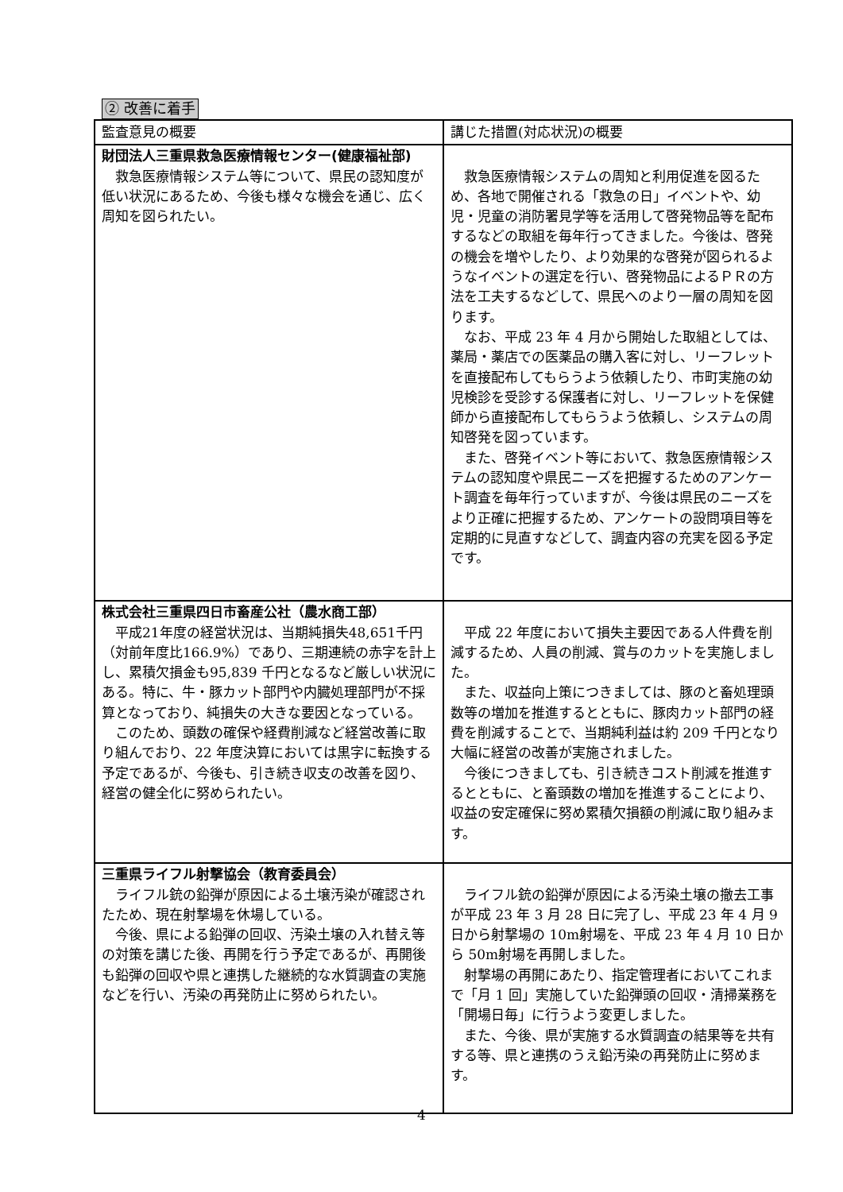② 改善に着手
| 監査意見の概要 | 講じた措置(対応状況)の概要 |
| --- | --- |
| 財団法人三重県救急医療情報センター(健康福祉部) 救急医療情報システム等について、県民の認知度が低い状況にあるため、今後も様々な機会を通じ、広く周知を図られたい。 | 救急医療情報システムの周知と利用促進を図るため、各地で開催される「救急の日」イベントや、幼児・児童の消防署見学等を活用して啓発物品等を配布するなどの取組を毎年行ってきました。今後は、啓発の機会を増やしたり、より効果的な啓発が図られるようなイベントの選定を行い、啓発物品によるＰＲの方法を工夫するなどして、県民へのより一層の周知を図ります。 なお、平成 23 年 4 月から開始した取組としては、薬局・薬店での医薬品の購入客に対し、リーフレットを直接配布してもらうよう依頼したり、市町実施の幼児検診を受診する保護者に対し、リーフレットを保健師から直接配布してもらうよう依頼し、システムの周知啓発を図っています。 また、啓発イベント等において、救急医療情報システムの認知度や県民ニーズを把握するためのアンケート調査を毎年行っていますが、今後は県民のニーズをより正確に把握するため、アンケートの設問項目等を定期的に見直すなどして、調査内容の充実を図る予定です。 |
| 株式会社三重県四日市畜産公社（農水商工部） 平成21年度の経営状況は、当期純損失48,651千円（対前年度比166.9%）であり、三期連続の赤字を計上し、累積欠損金も95,839 千円となるなど厳しい状況にある。特に、牛・豚カット部門や内臓処理部門が不採算となっており、純損失の大きな要因となっている。 このため、頭数の確保や経費削減など経営改善に取り組んでおり、22 年度決算においては黒字に転換する予定であるが、今後も、引き続き収支の改善を図り、経営の健全化に努められたい。 | 平成 22 年度において損失主要因である人件費を削減するため、人員の削減、賞与のカットを実施しました。 また、収益向上策につきましては、豚のと畜処理頭数等の増加を推進するとともに、豚肉カット部門の経費を削減することで、当期純利益は約 209 千円となり大幅に経営の改善が実施されました。 今後につきましても、引き続きコスト削減を推進するとともに、と畜頭数の増加を推進することにより、収益の安定確保に努め累積欠損額の削減に取り組みます。 |
| 三重県ライフル射撃協会（教育委員会） ライフル銃の鉛弾が原因による土壌汚染が確認されたため、現在射撃場を休場している。 今後、県による鉛弾の回収、汚染土壌の入れ替え等の対策を講じた後、再開を行う予定であるが、再開後も鉛弾の回収や県と連携した継続的な水質調査の実施などを行い、汚染の再発防止に努められたい。 | ライフル銃の鉛弾が原因による汚染土壌の撤去工事が平成 23 年 3 月 28 日に完了し、平成 23 年 4 月 9 日から射撃場の 10m射場を、平成 23 年 4 月 10 日から 50m射場を再開しました。 射撃場の再開にあたり、指定管理者においてこれまで「月 1 回」実施していた鉛弾頭の回収・清掃業務を「開場日毎」に行うよう変更しました。 また、今後、県が実施する水質調査の結果等を共有する等、県と連携のうえ鉛汚染の再発防止に努めます。 |
4